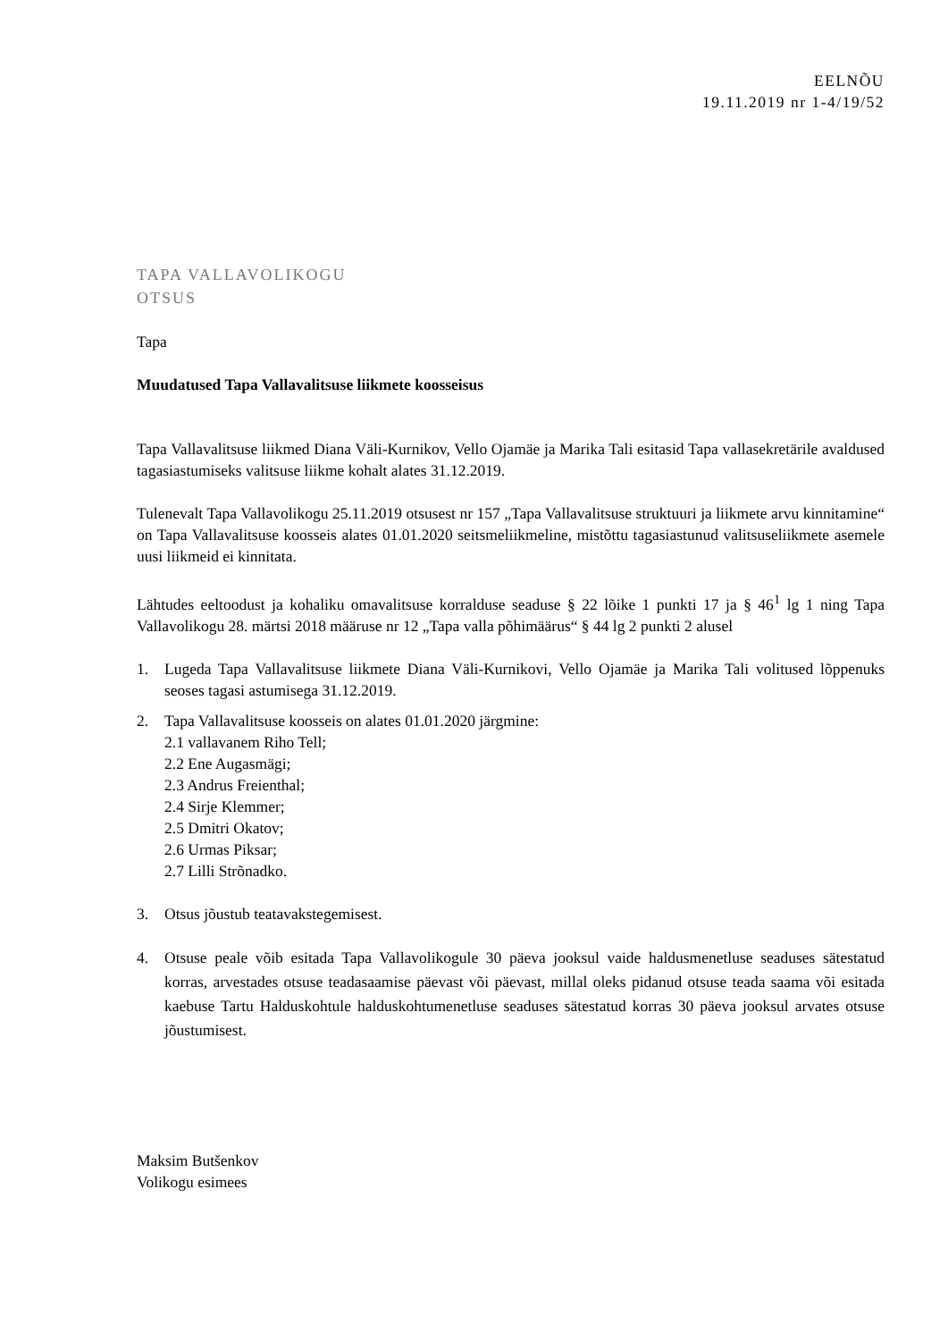EELNÕU
19.11.2019 nr 1-4/19/52
TAPA VALLAVOLIKOGU
OTSUS
Tapa
Muudatused Tapa Vallavalitsuse liikmete koosseisus
Tapa Vallavalitsuse liikmed Diana Väli-Kurnikov, Vello Ojamäe ja Marika Tali esitasid Tapa vallasekretärile avaldused tagasiastumiseks valitsuse liikme kohalt alates 31.12.2019.
Tulenevalt Tapa Vallavolikogu 25.11.2019 otsusest nr 157 „Tapa Vallavalitsuse struktuuri ja liikmete arvu kinnitamine“ on Tapa Vallavalitsuse koosseis alates 01.01.2020 seitsmeliikmeline, mistõttu tagasiastunud valitsuseliikmete asemele uusi liikmeid ei kinnitata.
Lähtudes eeltoodust ja kohaliku omavalitsuse korralduse seaduse § 22 lõike 1 punkti 17 ja § 46<sup>1</sup> lg 1 ning Tapa Vallavolikogu 28. märtsi 2018 määruse nr 12 „Tapa valla põhimäärus“ § 44 lg 2 punkti 2 alusel
1. Lugeda Tapa Vallavalitsuse liikmete Diana Väli-Kurnikovi, Vello Ojamäe ja Marika Tali volitused lõppenuks seoses tagasi astumisega 31.12.2019.
2. Tapa Vallavalitsuse koosseis on alates 01.01.2020 järgmine:
2.1 vallavanem Riho Tell;
2.2 Ene Augasmägi;
2.3 Andrus Freienthal;
2.4 Sirje Klemmer;
2.5 Dmitri Okatov;
2.6 Urmas Piksar;
2.7 Lilli Strõnadko.
3. Otsus jõustub teatavakstegemisest.
4. Otsuse peale võib esitada Tapa Vallavolikogule 30 päeva jooksul vaide haldusmenetluse seaduses sätestatud korras, arvestades otsuse teadasaamise päevast või päevast, millal oleks pidanud otsuse teada saama või esitada kaebuse Tartu Halduskohtule halduskohtumenetluse seaduses sätestatud korras 30 päeva jooksul arvates otsuse jõustumisest.
Maksim Butšenkov
Volikogu esimees